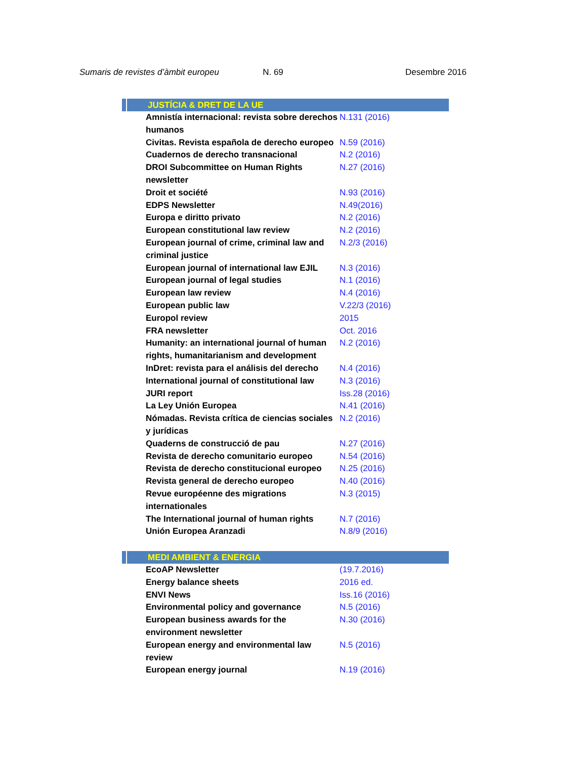Sumaris de revistes d’àmbit europeu
N. 69 Desembre 2016
| JUSTÍCIA & DRET DE LA UE | |
| --- | --- |
| Amnistía internacional: revista sobre derechos humanos | N.131 (2016) |
| Civitas. Revista española de derecho europeo | N.59 (2016) |
| Cuadernos de derecho transnacional | N.2 (2016) |
| DROI Subcommittee on Human Rights newsletter | N.27 (2016) |
| Droit et société | N.93 (2016) |
| EDPS Newsletter | N.49(2016) |
| Europa e diritto privato | N.2 (2016) |
| European constitutional law review | N.2 (2016) |
| European journal of crime, criminal law and criminal justice | N.2/3 (2016) |
| European journal of international law EJIL | N.3 (2016) |
| European journal of legal studies | N.1 (2016) |
| European law review | N.4 (2016) |
| European public law | V.22/3 (2016) |
| Europol review | 2015 |
| FRA newsletter | Oct. 2016 |
| Humanity: an international journal of human rights, humanitarianism and development | N.2 (2016) |
| InDret: revista para el análisis del derecho | N.4 (2016) |
| International journal of constitutional law | N.3 (2016) |
| JURI report | Iss.28 (2016) |
| La Ley Unión Europea | N.41 (2016) |
| Nómadas. Revista crítica de ciencias sociales y jurídicas | N.2 (2016) |
| Quaderns de construcció de pau | N.27 (2016) |
| Revista de derecho comunitario europeo | N.54 (2016) |
| Revista de derecho constitucional europeo | N.25 (2016) |
| Revista general de derecho europeo | N.40 (2016) |
| Revue européenne des migrations internationales | N.3 (2015) |
| The International journal of human rights | N.7 (2016) |
| Unión Europea Aranzadi | N.8/9 (2016) |
| MEDI AMBIENT & ENERGIA | |
| EcoAP Newsletter | (19.7.2016) |
| Energy balance sheets | 2016 ed. |
| ENVI News | Iss.16 (2016) |
| Environmental policy and governance | N.5 (2016) |
| European business awards for the environment newsletter | N.30 (2016) |
| European energy and environmental law review | N.5 (2016) |
| European energy journal | N.19 (2016) |